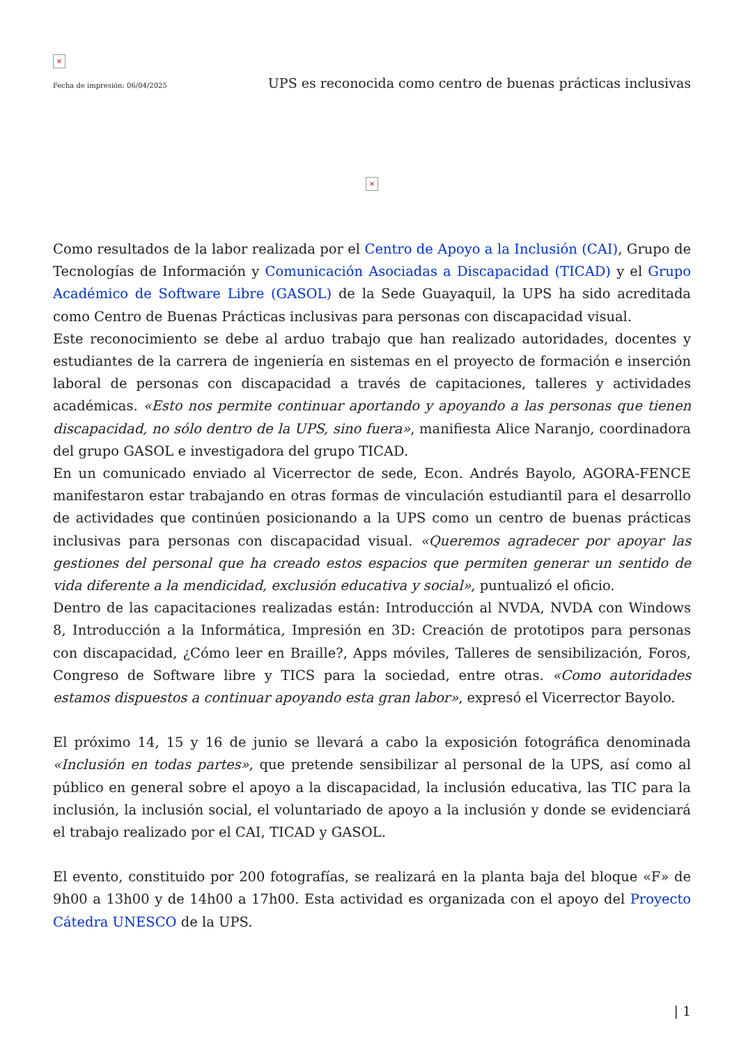×
Fecha de impresión: 06/04/2025 UPS es reconocida como centro de buenas prácticas inclusivas
×
Como resultados de la labor realizada por el Centro de Apoyo a la Inclusión (CAI), Grupo de Tecnologías de Información y Comunicación Asociadas a Discapacidad (TICAD) y el Grupo Académico de Software Libre (GASOL) de la Sede Guayaquil, la UPS ha sido acreditada como Centro de Buenas Prácticas inclusivas para personas con discapacidad visual.
Este reconocimiento se debe al arduo trabajo que han realizado autoridades, docentes y estudiantes de la carrera de ingeniería en sistemas en el proyecto de formación e inserción laboral de personas con discapacidad a través de capitaciones, talleres y actividades académicas. «Esto nos permite continuar aportando y apoyando a las personas que tienen discapacidad, no sólo dentro de la UPS, sino fuera», manifiesta Alice Naranjo, coordinadora del grupo GASOL e investigadora del grupo TICAD.
En un comunicado enviado al Vicerrector de sede, Econ. Andrés Bayolo, AGORA-FENCE manifestaron estar trabajando en otras formas de vinculación estudiantil para el desarrollo de actividades que continúen posicionando a la UPS como un centro de buenas prácticas inclusivas para personas con discapacidad visual. «Queremos agradecer por apoyar las gestiones del personal que ha creado estos espacios que permiten generar un sentido de vida diferente a la mendicidad, exclusión educativa y social», puntualizó el oficio.
Dentro de las capacitaciones realizadas están: Introducción al NVDA, NVDA con Windows 8, Introducción a la Informática, Impresión en 3D: Creación de prototipos para personas con discapacidad, ¿Cómo leer en Braille?, Apps móviles, Talleres de sensibilización, Foros, Congreso de Software libre y TICS para la sociedad, entre otras. «Como autoridades estamos dispuestos a continuar apoyando esta gran labor», expresó el Vicerrector Bayolo.
El próximo 14, 15 y 16 de junio se llevará a cabo la exposición fotográfica denominada «Inclusión en todas partes», que pretende sensibilizar al personal de la UPS, así como al público en general sobre el apoyo a la discapacidad, la inclusión educativa, las TIC para la inclusión, la inclusión social, el voluntariado de apoyo a la inclusión y donde se evidenciará el trabajo realizado por el CAI, TICAD y GASOL.
El evento, constituido por 200 fotografías, se realizará en la planta baja del bloque «F» de 9h00 a 13h00 y de 14h00 a 17h00. Esta actividad es organizada con el apoyo del Proyecto Cátedra UNESCO de la UPS.
| 1